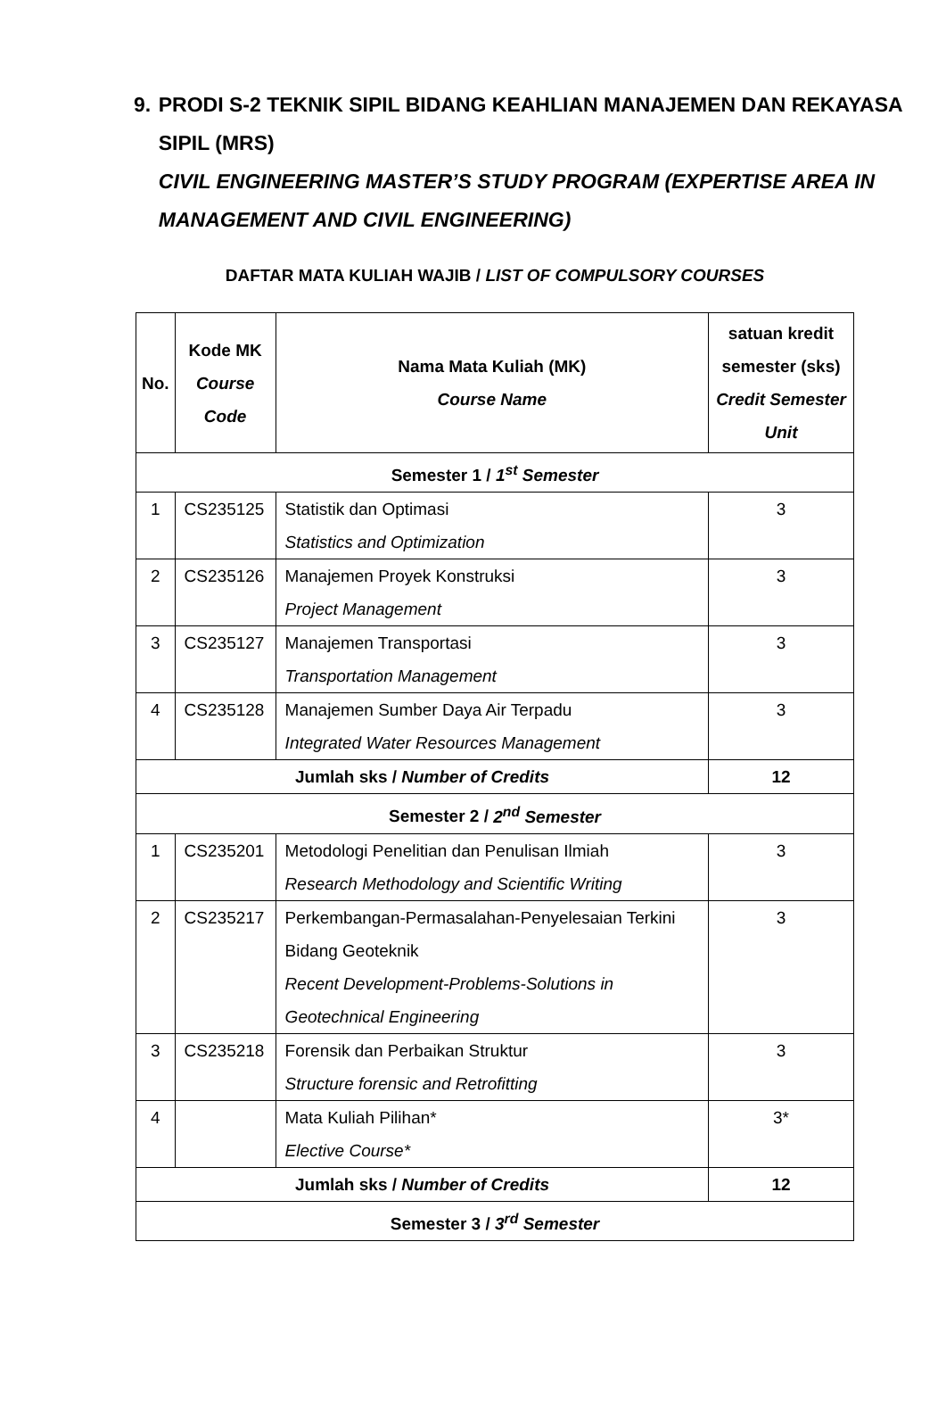9. PRODI S-2 TEKNIK SIPIL BIDANG KEAHLIAN MANAJEMEN DAN REKAYASA SIPIL (MRS)
CIVIL ENGINEERING MASTER’S STUDY PROGRAM (EXPERTISE AREA IN MANAGEMENT AND CIVIL ENGINEERING)
DAFTAR MATA KULIAH WAJIB / LIST OF COMPULSORY COURSES
| No. | Kode MK Course Code | Nama Mata Kuliah (MK) Course Name | satuan kredit semester (sks) Credit Semester Unit |
| --- | --- | --- | --- |
| Semester 1 / 1<sup>st</sup> Semester | | | |
| 1 | CS235125 | Statistik dan Optimasi Statistics and Optimization | 3 |
| 2 | CS235126 | Manajemen Proyek Konstruksi Project Management | 3 |
| 3 | CS235127 | Manajemen Transportasi Transportation Management | 3 |
| 4 | CS235128 | Manajemen Sumber Daya Air Terpadu Integrated Water Resources Management | 3 |
| Jumlah sks / Number of Credits | | | 12 |
| Semester 2 / 2<sup>nd</sup> Semester | | | |
| 1 | CS235201 | Metodologi Penelitian dan Penulisan Ilmiah Research Methodology and Scientific Writing | 3 |
| 2 | CS235217 | Perkembangan-Permasalahan-Penyelesaian Terkini Bidang Geoteknik Recent Development-Problems-Solutions in Geotechnical Engineering | 3 |
| 3 | CS235218 | Forensik dan Perbaikan Struktur Structure forensic and Retrofitting | 3 |
| 4 | | Mata Kuliah Pilihan* Elective Course* | 3* |
| Jumlah sks / Number of Credits | | | 12 |
| Semester 3 / 3<sup>rd</sup> Semester | | | |